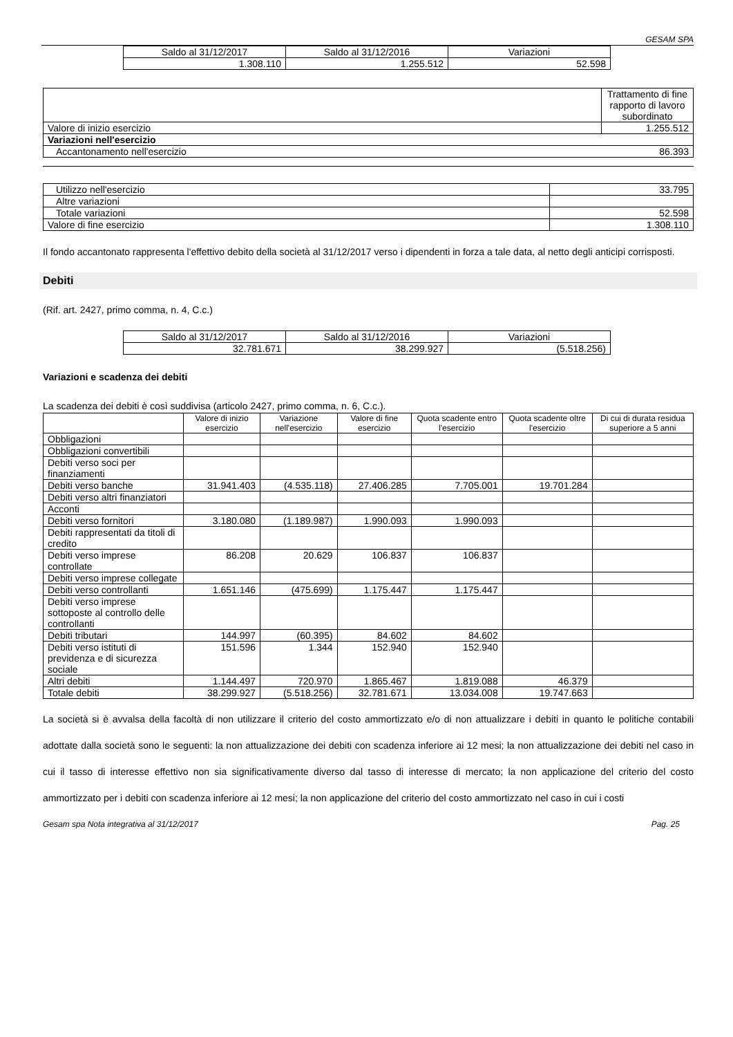GESAM SPA
| Saldo al 31/12/2017 | Saldo al 31/12/2016 | Variazioni |
| --- | --- | --- |
| 1.308.110 | 1.255.512 | 52.598 |
| | Trattamento di fine rapporto di lavoro subordinato |
| Valore di inizio esercizio | 1.255.512 |
| Variazioni nell'esercizio | |
| Accantonamento nell'esercizio 86.393 | |
| Utilizzo nell'esercizio | 33.795 |
| Altre variazioni | |
| Totale variazioni | 52.598 |
| Valore di fine esercizio | 1.308.110 |
Il fondo accantonato rappresenta l'effettivo debito della società al 31/12/2017 verso i dipendenti in forza a tale data, al netto degli anticipi corrisposti.
Debiti
(Rif. art. 2427, primo comma, n. 4, C.c.)
| Saldo al 31/12/2017 | Saldo al 31/12/2016 | Variazioni |
| --- | --- | --- |
| 32.781.671 | 38.299.927 | (5.518.256) |
Variazioni e scadenza dei debiti
La scadenza dei debiti è così suddivisa (articolo 2427, primo comma, n. 6, C.c.).
| | Valore di inizio esercizio | Variazione nell'esercizio | Valore di fine esercizio | Quota scadente entro l'esercizio | Quota scadente oltre l'esercizio | Di cui di durata residua superiore a 5 anni |
| --- | --- | --- | --- | --- | --- | --- |
| Obbligazioni | | | | | | |
| Obbligazioni convertibili | | | | | | |
| Debiti verso soci per finanziamenti | | | | | | |
| Debiti verso banche | 31.941.403 | (4.535.118) | 27.406.285 | 7.705.001 | 19.701.284 | |
| Debiti verso altri finanziatori | | | | | | |
| Acconti | | | | | | |
| Debiti verso fornitori | 3.180.080 | (1.189.987) | 1.990.093 | 1.990.093 | | |
| Debiti rappresentati da titoli di credito | | | | | | |
| Debiti verso imprese controllate | 86.208 | 20.629 | 106.837 | 106.837 | | |
| Debiti verso imprese collegate | | | | | | |
| Debiti verso controllanti | 1.651.146 | (475.699) | 1.175.447 | 1.175.447 | | |
| Debiti verso imprese sottoposte al controllo delle controllanti | | | | | | |
| Debiti tributari | 144.997 | (60.395) | 84.602 | 84.602 | | |
| Debiti verso istituti di previdenza e di sicurezza sociale | 151.596 | 1.344 | 152.940 | 152.940 | | |
| Altri debiti | 1.144.497 | 720.970 | 1.865.467 | 1.819.088 | 46.379 | |
| Totale debiti | 38.299.927 | (5.518.256) | 32.781.671 | 13.034.008 | 19.747.663 | |
La società si è avvalsa della facoltà di non utilizzare il criterio del costo ammortizzato e/o di non attualizzare i debiti in quanto le politiche contabili adottate dalla società sono le seguenti: la non attualizzazione dei debiti con scadenza inferiore ai 12 mesi; la non attualizzazione dei debiti nel caso in cui il tasso di interesse effettivo non sia significativamente diverso dal tasso di interesse di mercato; la non applicazione del criterio del costo ammortizzato per i debiti con scadenza inferiore ai 12 mesi; la non applicazione del criterio del costo ammortizzato nel caso in cui i costi
Gesam spa Nota integrativa al 31/12/2017 Pag. 25